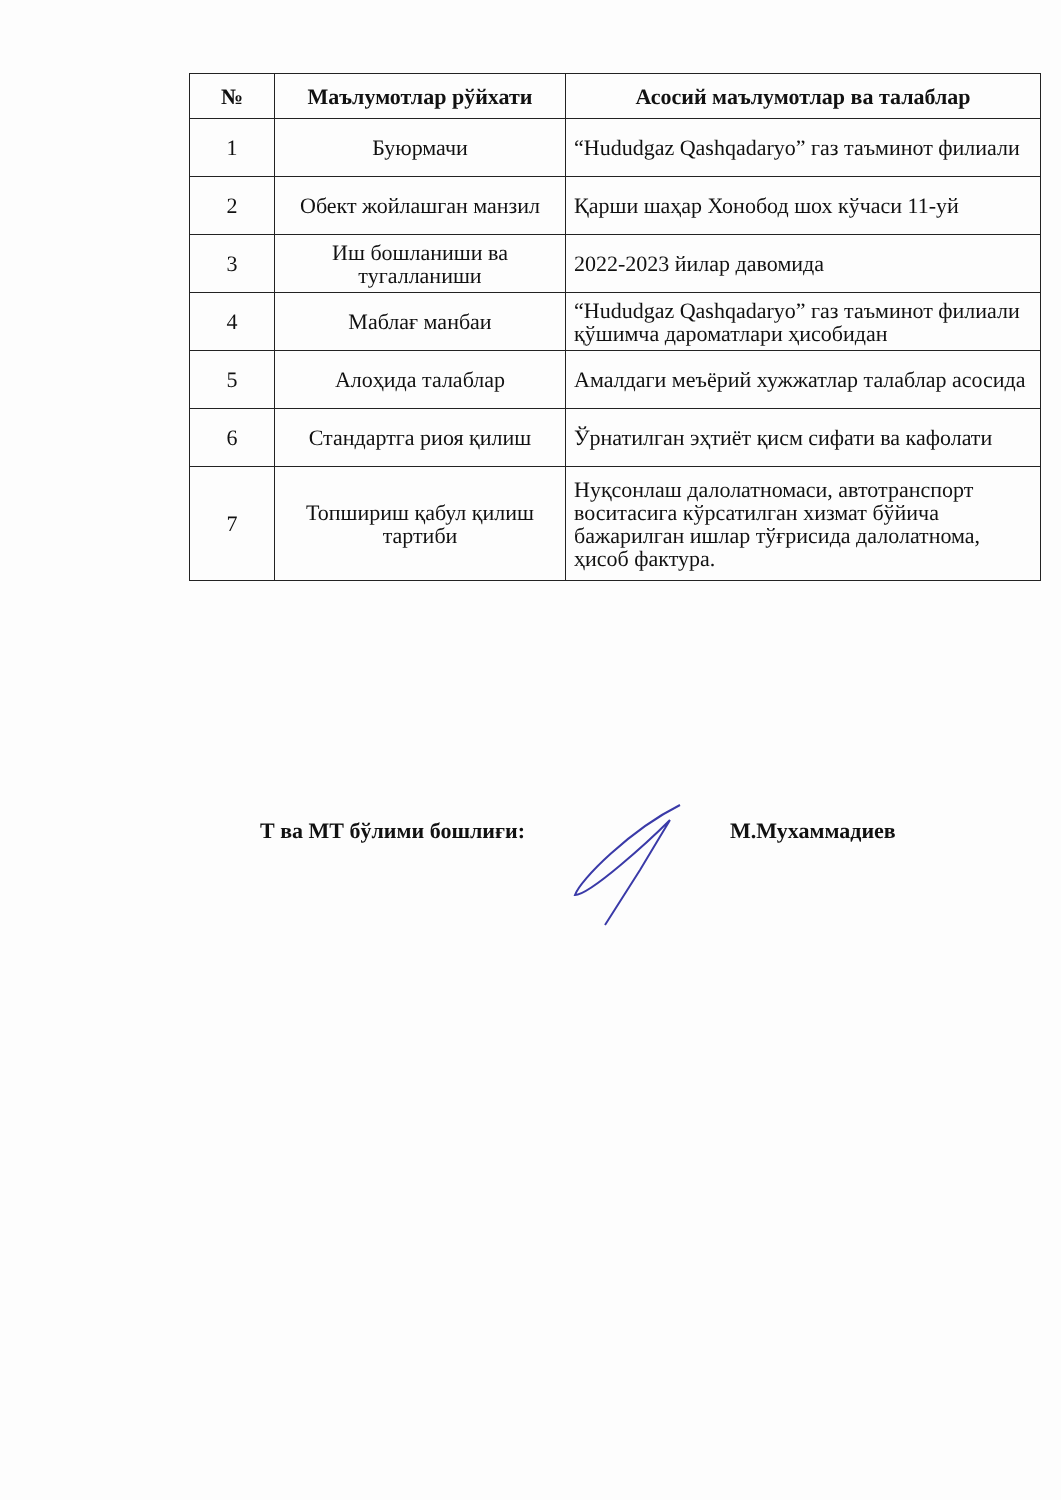| № | Маълумотлар рўйхати | Асосий маълумотлар ва талаблар |
| --- | --- | --- |
| 1 | Буюрмачи | “Hududgaz Qashqadaryo” газ таъминот филиали |
| 2 | Обект жойлашган манзил | Қарши шаҳар Хонобод шох кўчаси 11-уй |
| 3 | Иш бошланиши ва тугалланиши | 2022-2023 йилар давомида |
| 4 | Маблағ манбаи | “Hududgaz Qashqadaryo” газ таъминот филиали қўшимча дароматлари ҳисобидан |
| 5 | Алоҳида талаблар | Амалдаги меъёрий хужжатлар талаблар асосида |
| 6 | Стандартга риоя қилиш | Ўрнатилган эҳтиёт қисм сифати ва кафолати |
| 7 | Топшириш қабул қилиш тартиби | Нуқсонлаш далолатномаси, автотранспорт воситасига кўрсатилган хизмат бўйича бажарилган ишлар тўғрисида далолатнома, ҳисоб фактура. |
Т ва МТ бўлими бошлиғи: М.Мухаммадиев